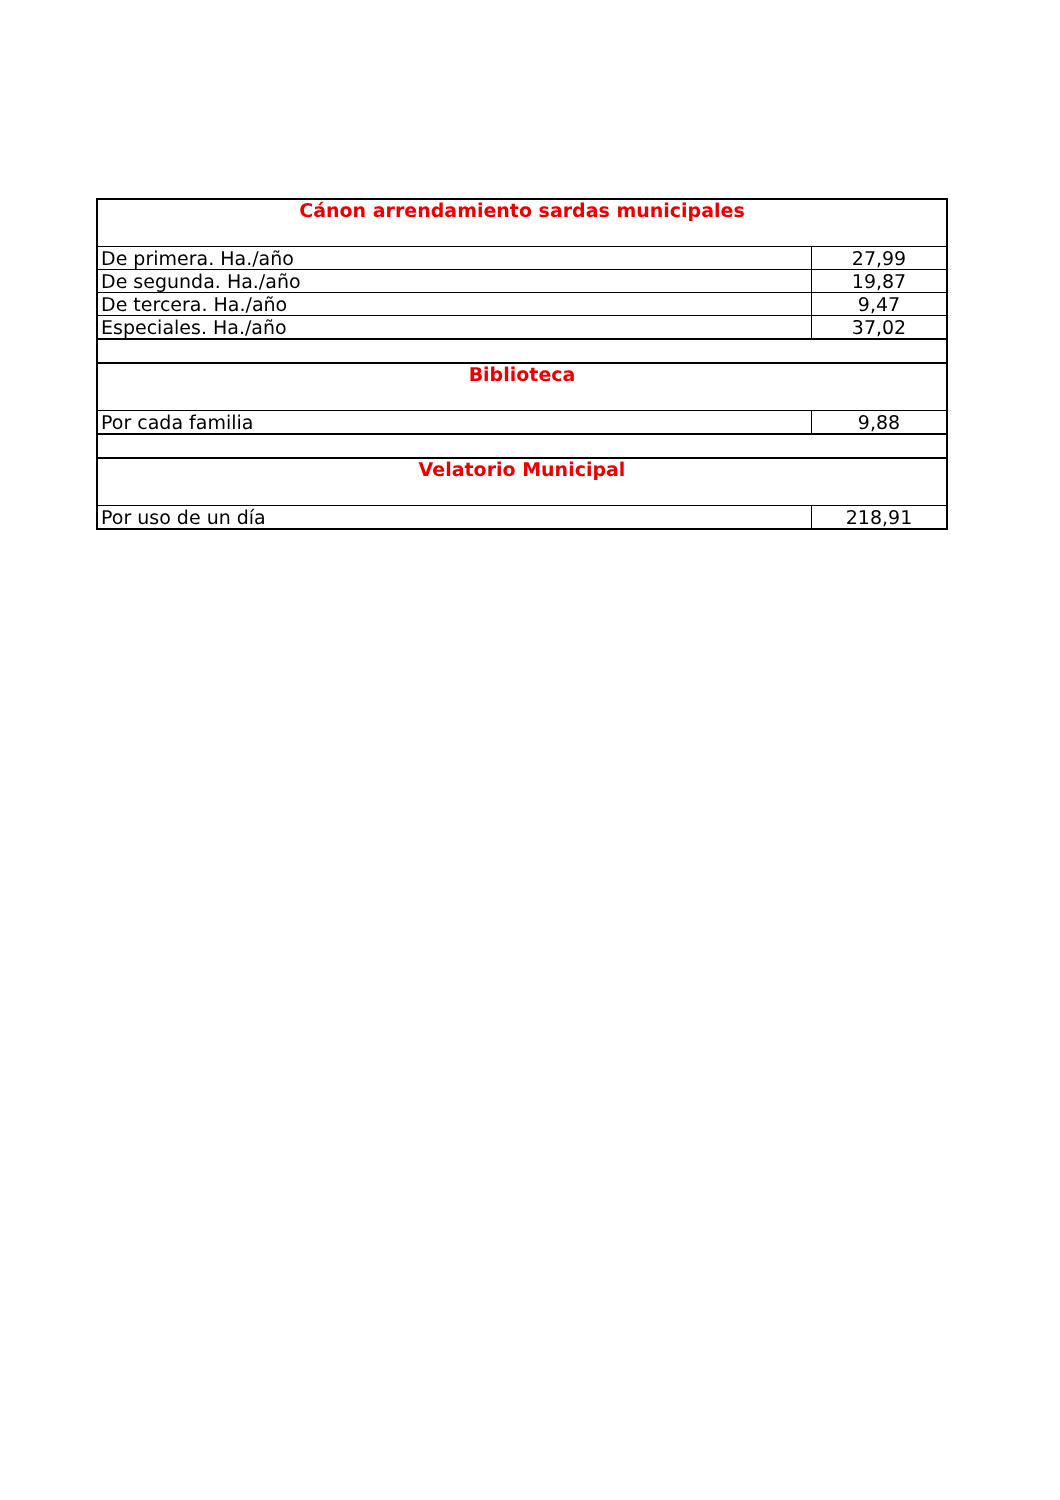| Cánon arrendamiento sardas municipales | |
| De primera. Ha./año | 27,99 |
| De segunda. Ha./año | 19,87 |
| De tercera. Ha./año | 9,47 |
| Especiales. Ha./año | 37,02 |
| Biblioteca | |
| Por cada familia | 9,88 |
| Velatorio Municipal | |
| Por uso de un día | 218,91 |